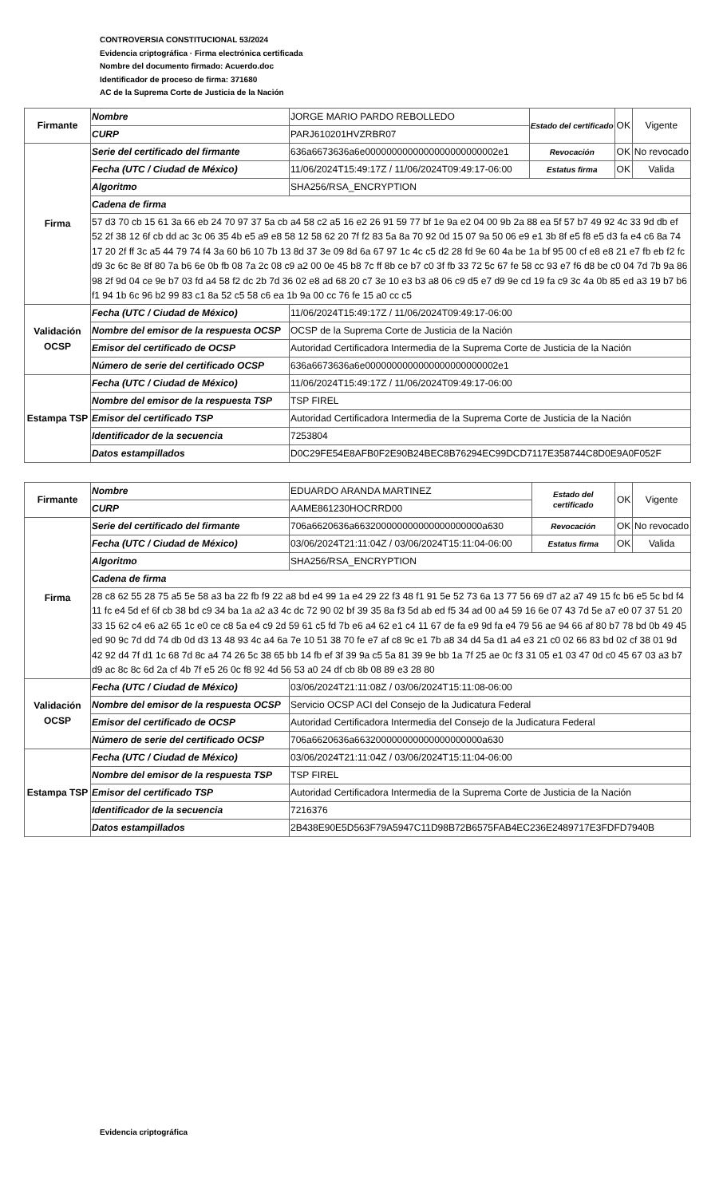CONTROVERSIA CONSTITUCIONAL 53/2024
Evidencia criptográfica · Firma electrónica certificada
Nombre del documento firmado: Acuerdo.doc
Identificador de proceso de firma: 371680
AC de la Suprema Corte de Justicia de la Nación
| Firmante | Nombre | JORGE MARIO PARDO REBOLLEDO | Estado del certificado | OK | Vigente |
| | CURP | PARJ610201HVZRBR07 | | | |
| Firma | Serie del certificado del firmante | 636a6673636a6e0000000000000000000000002e1 | Revocación | OK | No revocado |
| | Fecha (UTC / Ciudad de México) | 11/06/2024T15:49:17Z / 11/06/2024T09:49:17-06:00 | Estatus firma | OK | Valida |
| | Algoritmo | SHA256/RSA_ENCRYPTION | | | |
| | Cadena de firma | | | | |
| | 57 d3 70 cb 15 61 3a 66 eb 24 70 97 37 5a cb a4 58 c2 a5 16 e2 26 91 59 77 bf 1e 9a e2 04 00 9b 2a 88 ea 5f 57 b7 49 92 4c 33 9d db ef 52 2f 38 12 6f cb dd ac 3c 06 35 4b e5 a9 e8 58 12 58 62 20 7f f2 83 5a 8a 70 92 0d 15 07 9a 50 06 e9 e1 3b 8f e5 f8 e5 d3 fa e4 c6 8a 74 17 20 2f ff 3c a5 44 79 74 f4 3a 60 b6 10 7b 13 8d 37 3e 09 8d 6a 67 97 1c 4c c5 d2 28 fd 9e 60 4a be 1a bf 95 00 cf e8 e8 21 e7 fb eb f2 fc d9 3c 6c 8e 8f 80 7a b6 6e 0b fb 08 7a 2c 08 c9 a2 00 0e 45 b8 7c ff 8b ce b7 c0 3f fb 33 72 5c 67 fe 58 cc 93 e7 f6 d8 be c0 04 7d 7b 9a 86 98 2f 9d 04 ce 9e b7 03 fd a4 58 f2 dc 2b 7d 36 02 e8 ad 68 20 c7 3e 10 e3 b3 a8 06 c9 d5 e7 d9 9e cd 19 fa c9 3c 4a 0b 85 ed a3 19 b7 b6 f1 94 1b 6c 96 b2 99 83 c1 8a 52 c5 58 c6 ea 1b 9a 00 cc 76 fe 15 a0 cc c5 | | | | |
| Validación OCSP | Fecha (UTC / Ciudad de México) | 11/06/2024T15:49:17Z / 11/06/2024T09:49:17-06:00 | | | |
| | Nombre del emisor de la respuesta OCSP | OCSP de la Suprema Corte de Justicia de la Nación | | | |
| | Emisor del certificado de OCSP | Autoridad Certificadora Intermedia de la Suprema Corte de Justicia de la Nación | | | |
| | Número de serie del certificado OCSP | 636a6673636a6e0000000000000000000000002e1 | | | |
| Estampa TSP | Fecha (UTC / Ciudad de México) | 11/06/2024T15:49:17Z / 11/06/2024T09:49:17-06:00 | | | |
| | Nombre del emisor de la respuesta TSP | TSP FIREL | | | |
| | Emisor del certificado TSP | Autoridad Certificadora Intermedia de la Suprema Corte de Justicia de la Nación | | | |
| | Identificador de la secuencia | 7253804 | | | |
| | Datos estampillados | D0C29FE54E8AFB0F2E90B24BEC8B76294EC99DCD7117E358744C8D0E9A0F052F | | | |
| Firmante | Nombre | EDUARDO ARANDA MARTINEZ | Estado del certificado | OK | Vigente |
| | CURP | AAME861230HOCRRD00 | | | |
| Firma | Serie del certificado del firmante | 706a6620636a663200000000000000000000a630 | Revocación | OK | No revocado |
| | Fecha (UTC / Ciudad de México) | 03/06/2024T21:11:04Z / 03/06/2024T15:11:04-06:00 | Estatus firma | OK | Valida |
| | Algoritmo | SHA256/RSA_ENCRYPTION | | | |
| | Cadena de firma | | | | |
| | 28 c8 62 55 28 75 a5 5e 58 a3 ba 22 fb f9 22 a8 bd e4 99 1a e4 29 22 f3 48 f1 91 5e 52 73 6a 13 77 56 69 d7 a2 a7 49 15 fc b6 e5 5c bd f4 11 fc e4 5d ef 6f cb 38 bd c9 34 ba 1a a2 a3 4c dc 72 90 02 bf 39 35 8a f3 5d ab ed f5 34 ad 00 a4 59 16 6e 07 43 7d 5e a7 e0 07 37 51 20 33 15 62 c4 e6 a2 65 1c e0 ce c8 5a e4 c9 2d 59 61 c5 fd 7b e6 a4 62 e1 c4 11 67 de fa e9 9d fa e4 79 56 ae 94 66 af 80 b7 78 bd 0b 49 45 ed 90 9c 7d dd 74 db 0d d3 13 48 93 4c a4 6a 7e 10 51 38 70 fe e7 af c8 9c e1 7b a8 34 d4 5a d1 a4 e3 21 c0 02 66 83 bd 02 cf 38 01 9d 42 92 d4 7f d1 1c 68 7d 8c a4 74 26 5c 38 65 bb 14 fb ef 3f 39 9a c5 5a 81 39 9e bb 1a 7f 25 ae 0c f3 31 05 e1 03 47 0d c0 45 67 03 a3 b7 d9 ac 8c 8c 6d 2a cf 4b 7f e5 26 0c f8 92 4d 56 53 a0 24 df cb 8b 08 89 e3 28 80 | | | | |
| Validación OCSP | Fecha (UTC / Ciudad de México) | 03/06/2024T21:11:08Z / 03/06/2024T15:11:08-06:00 | | | |
| | Nombre del emisor de la respuesta OCSP | Servicio OCSP ACI del Consejo de la Judicatura Federal | | | |
| | Emisor del certificado de OCSP | Autoridad Certificadora Intermedia del Consejo de la Judicatura Federal | | | |
| | Número de serie del certificado OCSP | 706a6620636a663200000000000000000000a630 | | | |
| Estampa TSP | Fecha (UTC / Ciudad de México) | 03/06/2024T21:11:04Z / 03/06/2024T15:11:04-06:00 | | | |
| | Nombre del emisor de la respuesta TSP | TSP FIREL | | | |
| | Emisor del certificado TSP | Autoridad Certificadora Intermedia de la Suprema Corte de Justicia de la Nación | | | |
| | Identificador de la secuencia | 7216376 | | | |
| | Datos estampillados | 2B438E90E5D563F79A5947C11D98B72B6575FAB4EC236E2489717E3FDFD7940B | | | |
Evidencia criptográfica